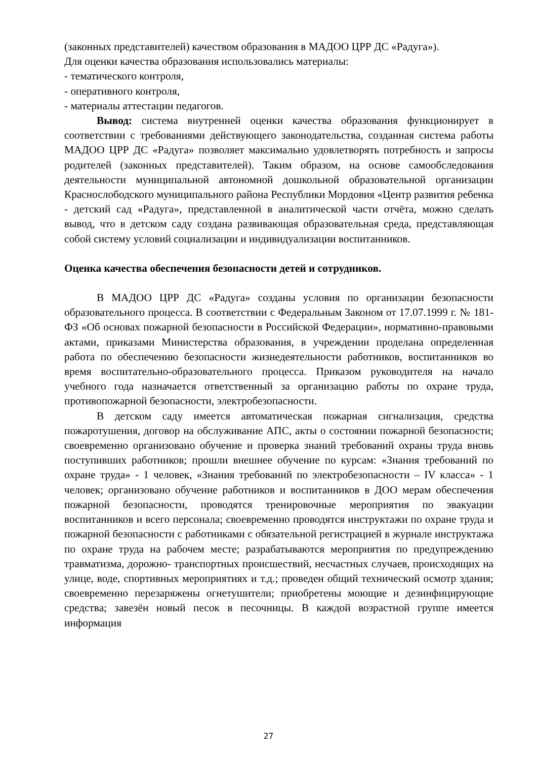(законных представителей) качеством образования в МАДОО ЦРР ДС «Радуга»).
Для оценки качества образования использовались материалы:
- тематического контроля,
- оперативного контроля,
- материалы аттестации педагогов.
Вывод: система внутренней оценки качества образования функционирует в соответствии с требованиями действующего законодательства, созданная система работы МАДОО ЦРР ДС «Радуга» позволяет максимально удовлетворять потребность и запросы родителей (законных представителей). Таким образом, на основе самообследования деятельности муниципальной автономной дошкольной образовательной организации Краснослободского муниципального района Республики Мордовия «Центр развития ребенка - детский сад «Радуга», представленной в аналитической части отчёта, можно сделать вывод, что в детском саду создана развивающая образовательная среда, представляющая собой систему условий социализации и индивидуализации воспитанников.
Оценка качества обеспечения безопасности детей и сотрудников.
В МАДОО ЦРР ДС «Радуга» созданы условия по организации безопасности образовательного процесса. В соответствии с Федеральным Законом от 17.07.1999 г. № 181-ФЗ «Об основах пожарной безопасности в Российской Федерации», нормативно-правовыми актами, приказами Министерства образования, в учреждении проделана определенная работа по обеспечению безопасности жизнедеятельности работников, воспитанников во время воспитательно-образовательного процесса. Приказом руководителя на начало учебного года назначается ответственный за организацию работы по охране труда, противопожарной безопасности, электробезопасности.
В детском саду имеется автоматическая пожарная сигнализация, средства пожаротушения, договор на обслуживание АПС, акты о состоянии пожарной безопасности; своевременно организовано обучение и проверка знаний требований охраны труда вновь поступивших работников; прошли внешнее обучение по курсам: «Знания требований по охране труда» - 1 человек, «Знания требований по электробезопасности – IV класса» - 1 человек; организовано обучение работников и воспитанников в ДОО мерам обеспечения пожарной безопасности, проводятся тренировочные мероприятия по эвакуации воспитанников и всего персонала; своевременно проводятся инструктажи по охране труда и пожарной безопасности с работниками с обязательной регистрацией в журнале инструктажа по охране труда на рабочем месте; разрабатываются мероприятия по предупреждению травматизма, дорожно- транспортных происшествий, несчастных случаев, происходящих на улице, воде, спортивных мероприятиях и т.д.; проведен общий технический осмотр здания; своевременно перезаряжены огнетушители; приобретены моющие и дезинфицирующие средства; завезён новый песок в песочницы. В каждой возрастной группе имеется информация
27